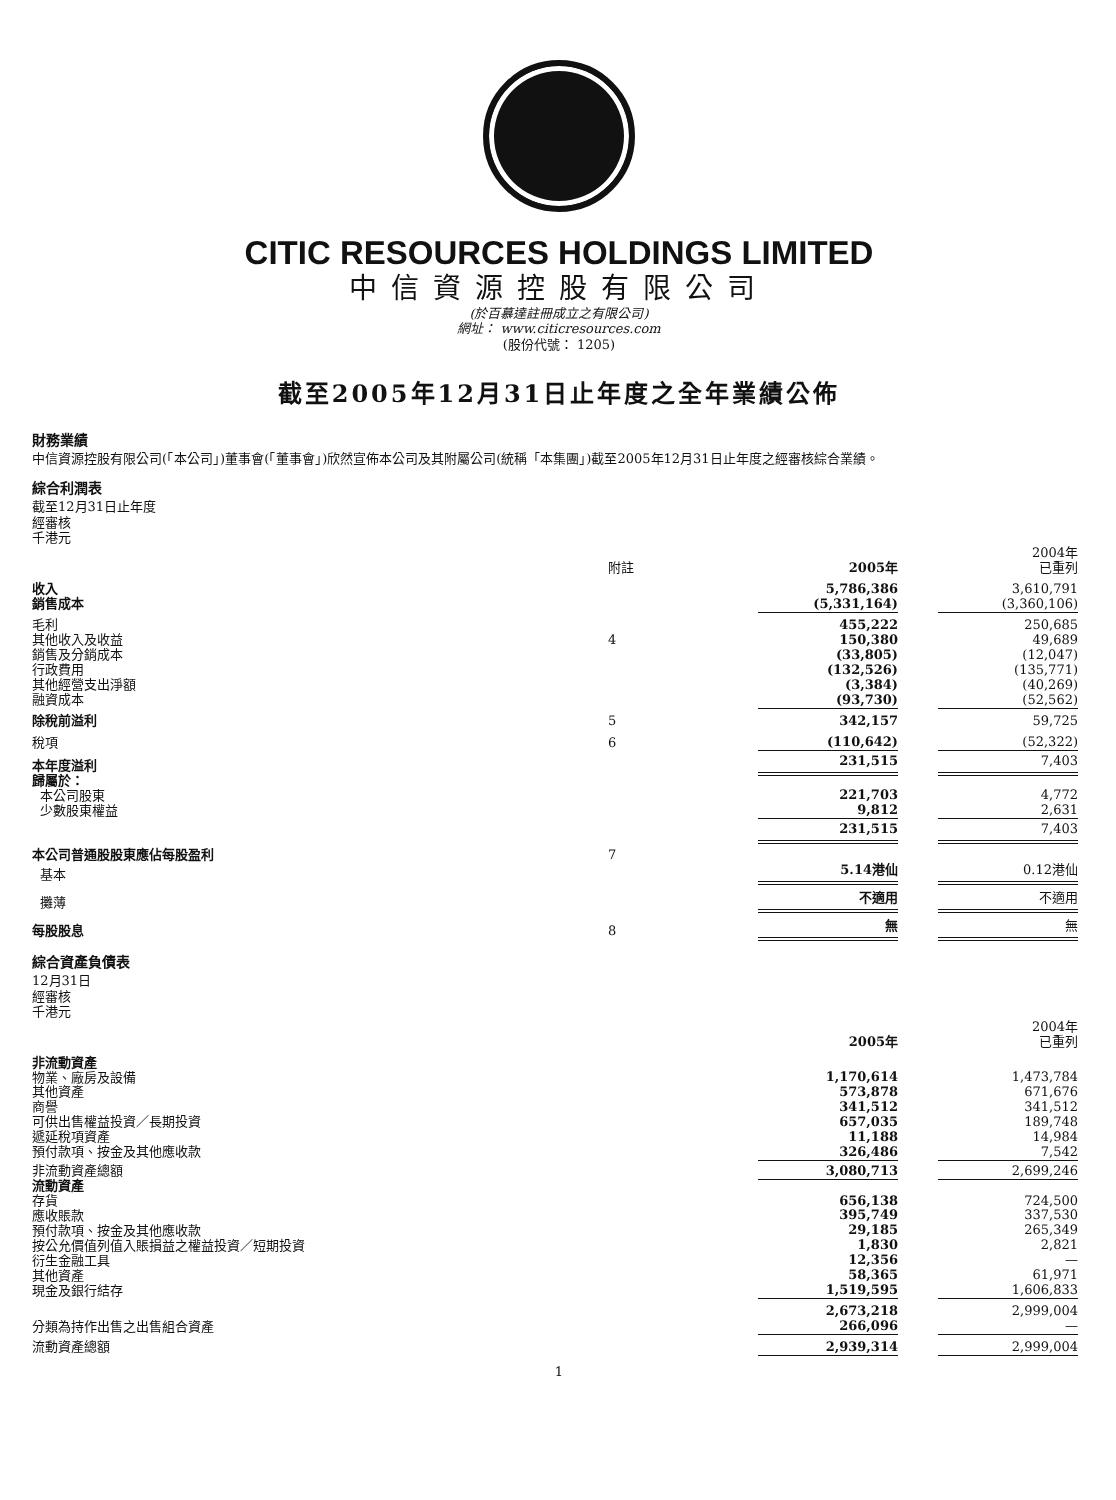CITIC RESOURCES HOLDINGS LIMITED
中信資源控股有限公司
(於百慕達註冊成立之有限公司)
網址： www.citicresources.com
(股份代號： 1205)
截至2005年12月31日止年度之全年業績公佈
財務業績
中信資源控股有限公司(「本公司」)董事會(「董事會」)欣然宣佈本公司及其附屬公司(統稱「本集團」)截至2005年12月31日止年度之經審核綜合業績。
綜合利潤表
截至12月31日止年度
經審核
千港元
| | 附註 | 2005年 | | 2004年 已重列 |
| 收入 銷售成本 | | 5,786,386 (5,331,164) | | 3,610,791 (3,360,106) |
| 毛利 | | 455,222 | | 250,685 |
| 其他收入及收益 銷售及分銷成本 行政費用 其他經營支出淨額 融資成本 | 4 | 150,380 (33,805) (132,526) (3,384) (93,730) | | 49,689 (12,047) (135,771) (40,269) (52,562) |
| 除稅前溢利 | 5 | 342,157 | | 59,725 |
| 稅項 | 6 | (110,642) | | (52,322) |
| 本年度溢利 | | 231,515 | | 7,403 |
| 歸屬於： 本公司股東 少數股東權益 | | 221,703 9,812 | | 4,772 2,631 |
| | | 231,515 | | 7,403 |
| 本公司普通股股東應佔每股盈利 | 7 | | | |
| 基本 | | 5.14港仙 | | 0.12港仙 |
| 攤薄 | | 不適用 | | 不適用 |
| 每股股息 | 8 | 無 | | 無 |
綜合資產負債表
12月31日
經審核
千港元
| | | 2005年 | | 2004年 已重列 |
| 非流動資產 物業、廠房及設備 其他資產 商譽 可供出售權益投資／長期投資 遞延稅項資產 預付款項、按金及其他應收款 | | 1,170,614 573,878 341,512 657,035 11,188 326,486 | | 1,473,784 671,676 341,512 189,748 14,984 7,542 |
| 非流動資產總額 | | 3,080,713 | | 2,699,246 |
| 流動資產 存貨 應收賬款 預付款項、按金及其他應收款 按公允價值列值入賬損益之權益投資／短期投資 衍生金融工具 其他資產 現金及銀行結存 | | 656,138 395,749 29,185 1,830 12,356 58,365 1,519,595 | | 724,500 337,530 265,349 2,821 — 61,971 1,606,833 |
| 分類為持作出售之出售組合資產 | | 2,673,218 266,096 | | 2,999,004 — |
| 流動資產總額 | | 2,939,314 | | 2,999,004 |
1